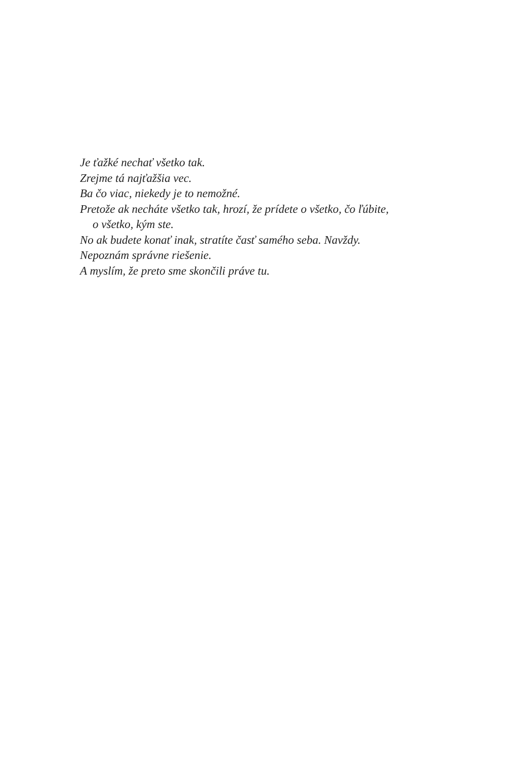Je ťažké nechať všetko tak.
Zrejme tá najťažšia vec.
Ba čo viac, niekedy je to nemožné.
Pretože ak necháte všetko tak, hrozí, že prídete o všetko, čo ľúbite,
o všetko, kým ste.
No ak budete konať inak, stratíte časť samého seba. Navždy.
Nepoznám správne riešenie.
A myslím, že preto sme skončili práve tu.